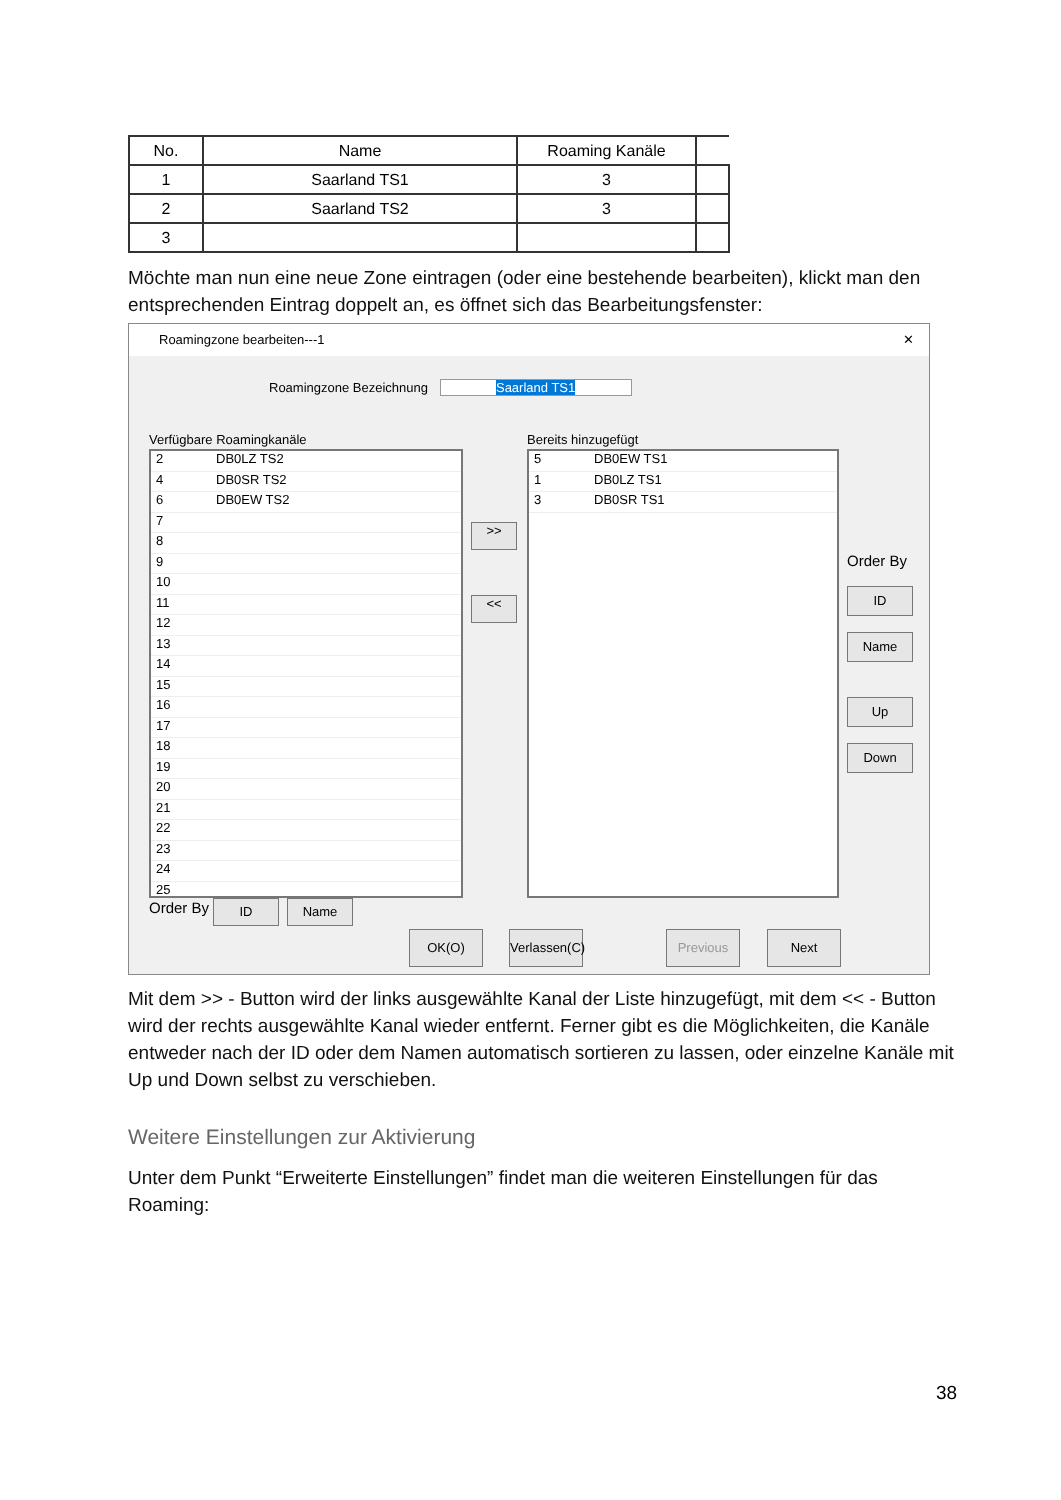| No. | Name | Roaming Kanäle | |
| --- | --- | --- | --- |
| 1 | Saarland TS1 | 3 | |
| 2 | Saarland TS2 | 3 | |
| 3 | | | |
Möchte man nun eine neue Zone eintragen (oder eine bestehende bearbeiten), klickt man den entsprechenden Eintrag doppelt an, es öffnet sich das Bearbeitungsfenster:
Roamingzone bearbeiten---1 ✕
Roamingzone Bezeichnung Saarland TS1
Verfügbare Roamingkanäle Bereits hinzugefügt
2 DB0LZ TS2
4 DB0SR TS2
6 DB0EW TS2
7
8
9
10
11
12
13
14
15
16
17
18
19
20
21
22
23
24
25
5 DB0EW TS1
1 DB0LZ TS1
3 DB0SR TS1
>>
<<
Order By
ID
Name
Up
Down
Order By ID Name
OK(O)
Verlassen(C)
Previous Next
Mit dem >> - Button wird der links ausgewählte Kanal der Liste hinzugefügt, mit dem << - Button wird der rechts ausgewählte Kanal wieder entfernt. Ferner gibt es die Möglichkeiten, die Kanäle entweder nach der ID oder dem Namen automatisch sortieren zu lassen, oder einzelne Kanäle mit Up und Down selbst zu verschieben.
Weitere Einstellungen zur Aktivierung
Unter dem Punkt “Erweiterte Einstellungen” findet man die weiteren Einstellungen für das Roaming:
38